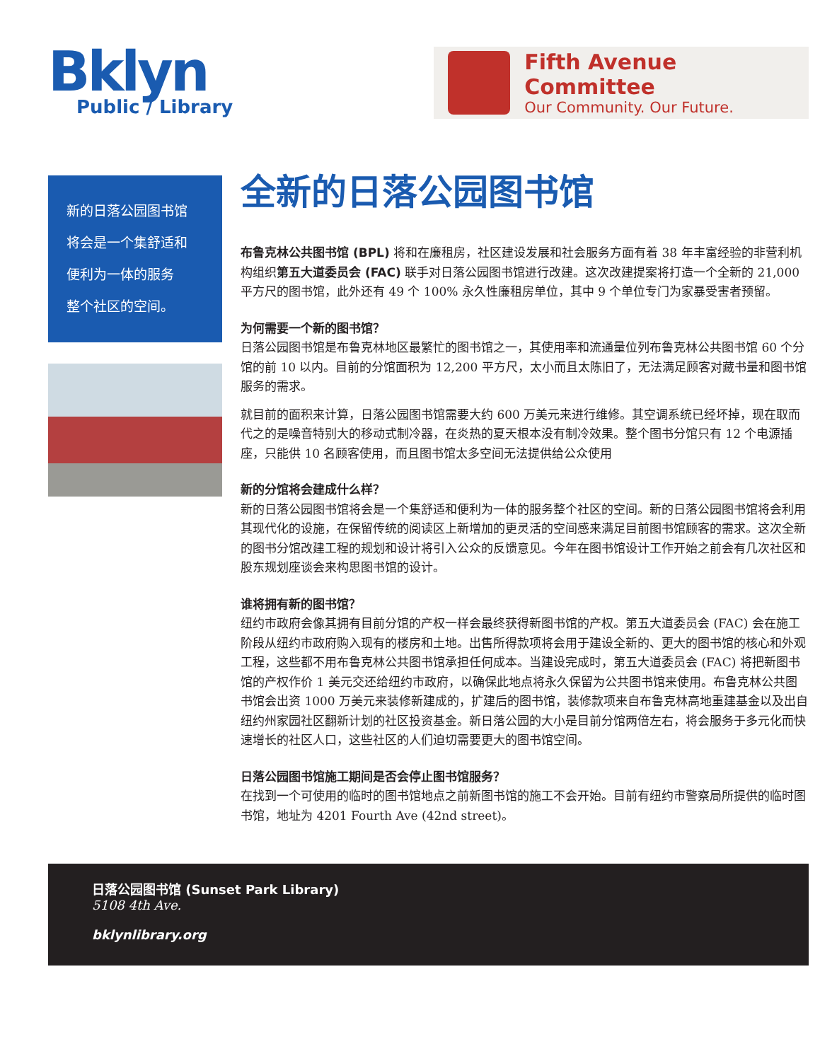Bklyn
Public / Library
Fifth Avenue Committee
Our Community. Our Future.
新的日落公园图书馆
将会是一个集舒适和
便利为一体的服务
整个社区的空间。
全新的日落公园图书馆
布鲁克林公共图书馆 (BPL) 将和在廉租房，社区建设发展和社会服务方面有着 38 年丰富经验的非营利机构组织第五大道委员会 (FAC) 联手对日落公园图书馆进行改建。这次改建提案将打造一个全新的 21,000 平方尺的图书馆，此外还有 49 个 100% 永久性廉租房单位，其中 9 个单位专门为家暴受害者预留。
为何需要一个新的图书馆？
日落公园图书馆是布鲁克林地区最繁忙的图书馆之一，其使用率和流通量位列布鲁克林公共图书馆 60 个分馆的前 10 以内。目前的分馆面积为 12,200 平方尺，太小而且太陈旧了，无法满足顾客对藏书量和图书馆服务的需求。
就目前的面积来计算，日落公园图书馆需要大约 600 万美元来进行维修。其空调系统已经坏掉，现在取而代之的是噪音特别大的移动式制冷器，在炎热的夏天根本没有制冷效果。整个图书分馆只有 12 个电源插座，只能供 10 名顾客使用，而且图书馆太多空间无法提供给公众使用
新的分馆将会建成什么样？
新的日落公园图书馆将会是一个集舒适和便利为一体的服务整个社区的空间。新的日落公园图书馆将会利用其现代化的设施，在保留传统的阅读区上新增加的更灵活的空间感来满足目前图书馆顾客的需求。这次全新的图书分馆改建工程的规划和设计将引入公众的反馈意见。今年在图书馆设计工作开始之前会有几次社区和股东规划座谈会来构思图书馆的设计。
谁将拥有新的图书馆？
纽约市政府会像其拥有目前分馆的产权一样会最终获得新图书馆的产权。第五大道委员会 (FAC) 会在施工阶段从纽约市政府购入现有的楼房和土地。出售所得款项将会用于建设全新的、更大的图书馆的核心和外观工程，这些都不用布鲁克林公共图书馆承担任何成本。当建设完成时，第五大道委员会 (FAC) 将把新图书馆的产权作价 1 美元交还给纽约市政府，以确保此地点将永久保留为公共图书馆来使用。布鲁克林公共图书馆会出资 1000 万美元来装修新建成的，扩建后的图书馆，装修款项来自布鲁克林高地重建基金以及出自纽约州家园社区翻新计划的社区投资基金。新日落公园的大小是目前分馆两倍左右，将会服务于多元化而快速增长的社区人口，这些社区的人们迫切需要更大的图书馆空间。
日落公园图书馆施工期间是否会停止图书馆服务？
在找到一个可使用的临时的图书馆地点之前新图书馆的施工不会开始。目前有纽约市警察局所提供的临时图书馆，地址为 4201 Fourth Ave (42nd street)。
日落公园图书馆 (Sunset Park Library)
5108 4th Ave.
bklynlibrary.org